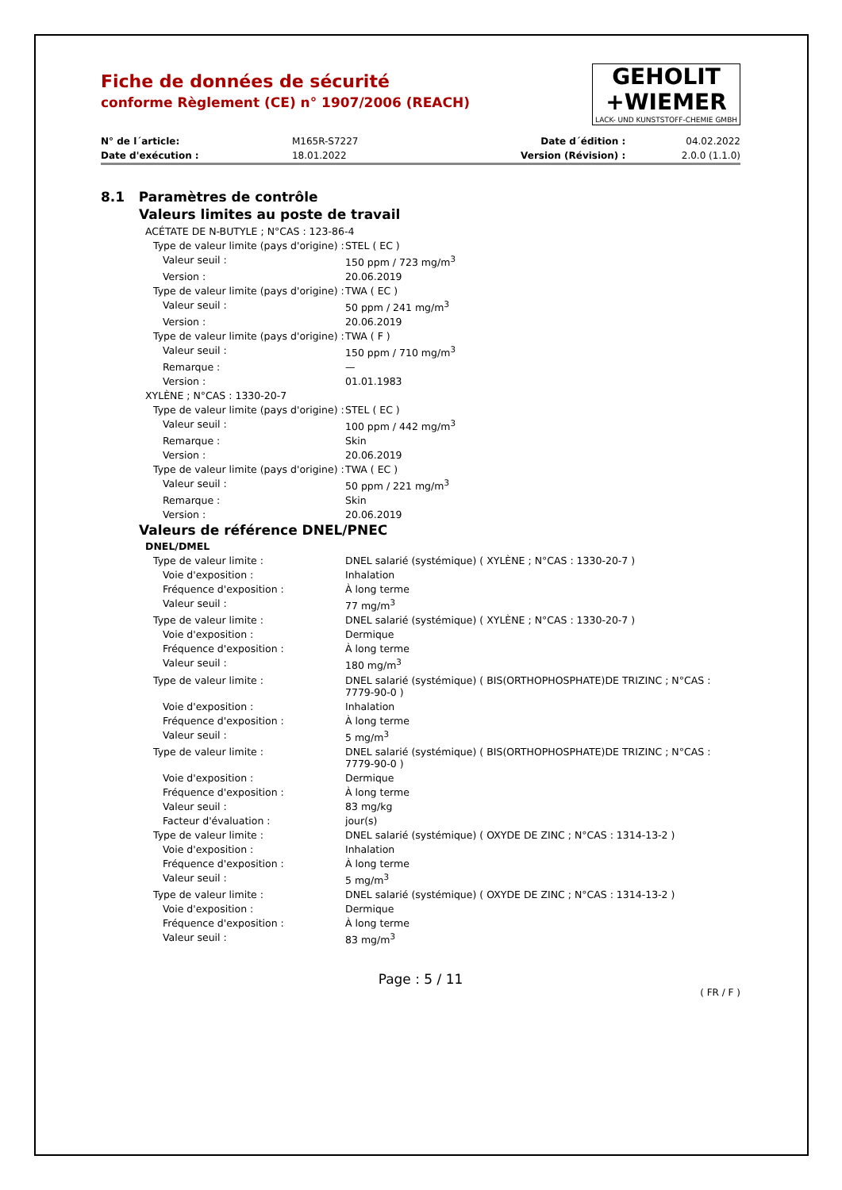GEHOLIT
+WIEMER
LACK- UND KUNSTSTOFF-CHEMIE GMBH
Fiche de données de sécurité
conforme Règlement (CE) n° 1907/2006 (REACH)
| N° de l´article: | M165R-S7227 | Date d´édition : | 04.02.2022 |
| Date d'exécution : | 18.01.2022 | Version (Révision) : | 2.0.0 (1.1.0) |
8.1 Paramètres de contrôle
Valeurs limites au poste de travail
| ACÉTATE DE N-BUTYLE ; N°CAS : 123-86-4 | |
| Type de valeur limite (pays d'origine) : | STEL ( EC ) |
| Valeur seuil : | 150 ppm / 723 mg/m<sup>3</sup> |
| Version : | 20.06.2019 |
| Type de valeur limite (pays d'origine) : | TWA ( EC ) |
| Valeur seuil : | 50 ppm / 241 mg/m<sup>3</sup> |
| Version : | 20.06.2019 |
| Type de valeur limite (pays d'origine) : | TWA ( F ) |
| Valeur seuil : | 150 ppm / 710 mg/m<sup>3</sup> |
| Remarque : | — |
| Version : | 01.01.1983 |
| XYLÈNE ; N°CAS : 1330-20-7 | |
| Type de valeur limite (pays d'origine) : | STEL ( EC ) |
| Valeur seuil : | 100 ppm / 442 mg/m<sup>3</sup> |
| Remarque : | Skin |
| Version : | 20.06.2019 |
| Type de valeur limite (pays d'origine) : | TWA ( EC ) |
| Valeur seuil : | 50 ppm / 221 mg/m<sup>3</sup> |
| Remarque : | Skin |
| Version : | 20.06.2019 |
Valeurs de référence DNEL/PNEC
| DNEL/DMEL | |
| Type de valeur limite : | DNEL salarié (systémique) ( XYLÈNE ; N°CAS : 1330-20-7 ) |
| Voie d'exposition : | Inhalation |
| Fréquence d'exposition : | À long terme |
| Valeur seuil : | 77 mg/m<sup>3</sup> |
| Type de valeur limite : | DNEL salarié (systémique) ( XYLÈNE ; N°CAS : 1330-20-7 ) |
| Voie d'exposition : | Dermique |
| Fréquence d'exposition : | À long terme |
| Valeur seuil : | 180 mg/m<sup>3</sup> |
| Type de valeur limite : | DNEL salarié (systémique) ( BIS(ORTHOPHOSPHATE)DE TRIZINC ; N°CAS : 7779-90-0 ) |
| Voie d'exposition : | Inhalation |
| Fréquence d'exposition : | À long terme |
| Valeur seuil : | 5 mg/m<sup>3</sup> |
| Type de valeur limite : | DNEL salarié (systémique) ( BIS(ORTHOPHOSPHATE)DE TRIZINC ; N°CAS : 7779-90-0 ) |
| Voie d'exposition : | Dermique |
| Fréquence d'exposition : | À long terme |
| Valeur seuil : | 83 mg/kg |
| Facteur d'évaluation : | jour(s) |
| Type de valeur limite : | DNEL salarié (systémique) ( OXYDE DE ZINC ; N°CAS : 1314-13-2 ) |
| Voie d'exposition : | Inhalation |
| Fréquence d'exposition : | À long terme |
| Valeur seuil : | 5 mg/m<sup>3</sup> |
| Type de valeur limite : | DNEL salarié (systémique) ( OXYDE DE ZINC ; N°CAS : 1314-13-2 ) |
| Voie d'exposition : | Dermique |
| Fréquence d'exposition : | À long terme |
| Valeur seuil : | 83 mg/m<sup>3</sup> |
Page : 5 / 11
( FR / F )